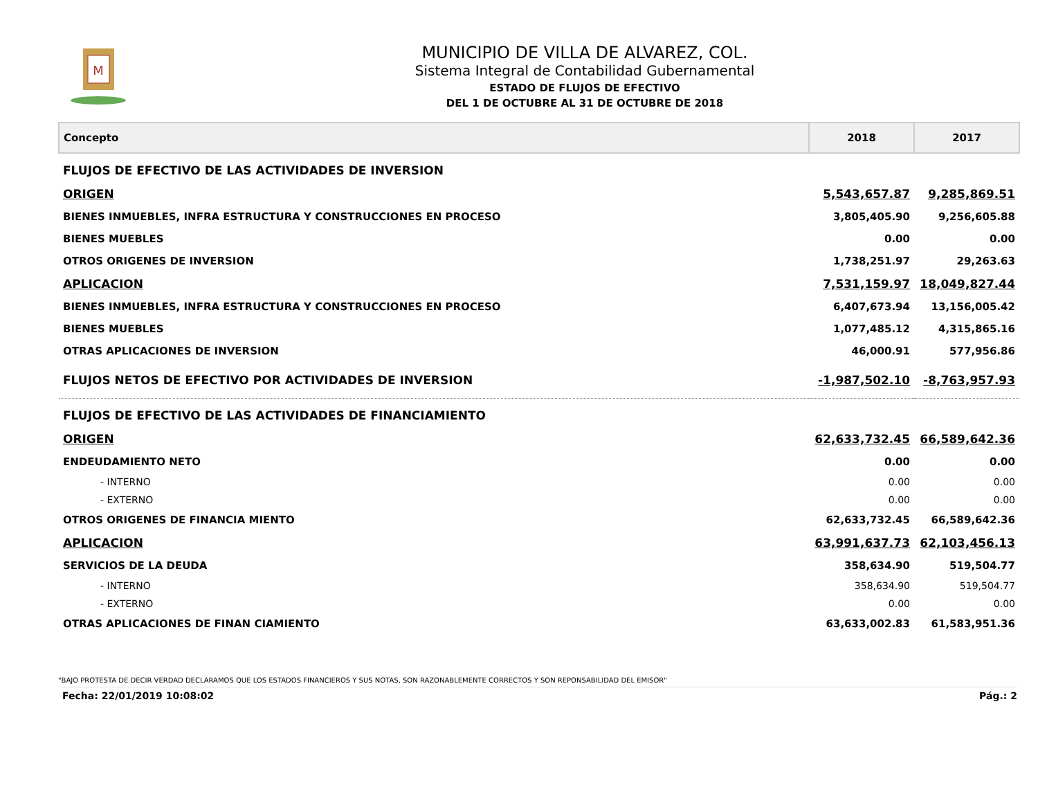M
MUNICIPIO DE VILLA DE ALVAREZ, COL.
Sistema Integral de Contabilidad Gubernamental
ESTADO DE FLUJOS DE EFECTIVO
DEL 1 DE OCTUBRE AL 31 DE OCTUBRE DE 2018
| Concepto | 2018 | 2017 |
| --- | --- | --- |
| FLUJOS DE EFECTIVO DE LAS ACTIVIDADES DE INVERSION | | |
| ORIGEN | 5,543,657.87 | 9,285,869.51 |
| BIENES INMUEBLES, INFRA ESTRUCTURA Y CONSTRUCCIONES EN PROCESO | 3,805,405.90 | 9,256,605.88 |
| BIENES MUEBLES | 0.00 | 0.00 |
| OTROS ORIGENES DE INVERSION | 1,738,251.97 | 29,263.63 |
| APLICACION | 7,531,159.97 | 18,049,827.44 |
| BIENES INMUEBLES, INFRA ESTRUCTURA Y CONSTRUCCIONES EN PROCESO | 6,407,673.94 | 13,156,005.42 |
| BIENES MUEBLES | 1,077,485.12 | 4,315,865.16 |
| OTRAS APLICACIONES DE INVERSION | 46,000.91 | 577,956.86 |
| FLUJOS NETOS DE EFECTIVO POR ACTIVIDADES DE INVERSION | -1,987,502.10 | -8,763,957.93 |
| FLUJOS DE EFECTIVO DE LAS ACTIVIDADES DE FINANCIAMIENTO | | |
| ORIGEN | 62,633,732.45 | 66,589,642.36 |
| ENDEUDAMIENTO NETO | 0.00 | 0.00 |
| - INTERNO | 0.00 | 0.00 |
| - EXTERNO | 0.00 | 0.00 |
| OTROS ORIGENES DE FINANCIA MIENTO | 62,633,732.45 | 66,589,642.36 |
| APLICACION | 63,991,637.73 | 62,103,456.13 |
| SERVICIOS DE LA DEUDA | 358,634.90 | 519,504.77 |
| - INTERNO | 358,634.90 | 519,504.77 |
| - EXTERNO | 0.00 | 0.00 |
| OTRAS APLICACIONES DE FINAN CIAMIENTO | 63,633,002.83 | 61,583,951.36 |
"BAJO PROTESTA DE DECIR VERDAD DECLARAMOS QUE LOS ESTADOS FINANCIEROS Y SUS NOTAS, SON RAZONABLEMENTE CORRECTOS Y SON REPONSABILIDAD DEL EMISOR"
Fecha: 22/01/2019 10:08:02 Pág.: 2